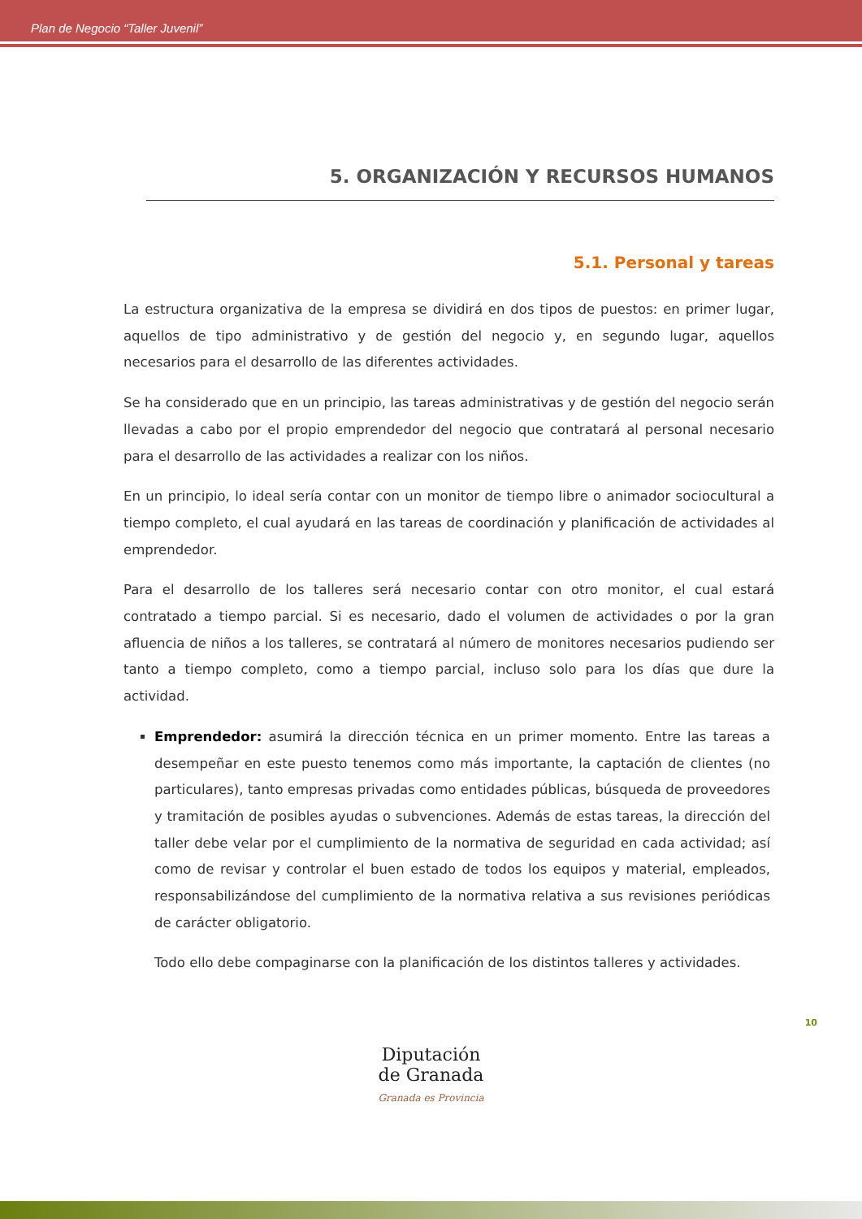Plan de Negocio “Taller Juvenil”
5. ORGANIZACIÓN Y RECURSOS HUMANOS
5.1. Personal y tareas
La estructura organizativa de la empresa se dividirá en dos tipos de puestos: en primer lugar, aquellos de tipo administrativo y de gestión del negocio y, en segundo lugar, aquellos necesarios para el desarrollo de las diferentes actividades.
Se ha considerado que en un principio, las tareas administrativas y de gestión del negocio serán llevadas a cabo por el propio emprendedor del negocio que contratará al personal necesario para el desarrollo de las actividades a realizar con los niños.
En un principio, lo ideal sería contar con un monitor de tiempo libre o animador sociocultural a tiempo completo, el cual ayudará en las tareas de coordinación y planificación de actividades al emprendedor.
Para el desarrollo de los talleres será necesario contar con otro monitor, el cual estará contratado a tiempo parcial. Si es necesario, dado el volumen de actividades o por la gran afluencia de niños a los talleres, se contratará al número de monitores necesarios pudiendo ser tanto a tiempo completo, como a tiempo parcial, incluso solo para los días que dure la actividad.
Emprendedor: asumirá la dirección técnica en un primer momento. Entre las tareas a desempeñar en este puesto tenemos como más importante, la captación de clientes (no particulares), tanto empresas privadas como entidades públicas, búsqueda de proveedores y tramitación de posibles ayudas o subvenciones. Además de estas tareas, la dirección del taller debe velar por el cumplimiento de la normativa de seguridad en cada actividad; así como de revisar y controlar el buen estado de todos los equipos y material, empleados, responsabilizándose del cumplimiento de la normativa relativa a sus revisiones periódicas de carácter obligatorio.
Todo ello debe compaginarse con la planificación de los distintos talleres y actividades.
10
Diputación
de Granada
Granada es Provincia